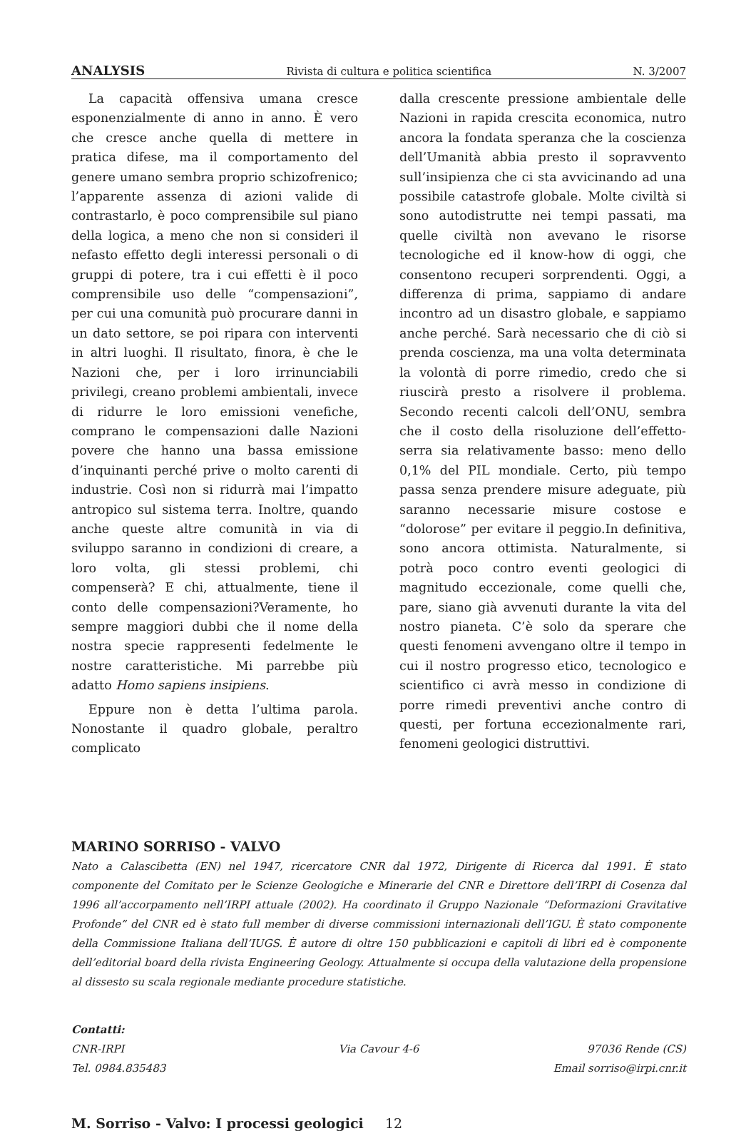ANALYSIS Rivista di cultura e politica scientifica N. 3/2007
La capacità offensiva umana cresce esponenzialmente di anno in anno. È vero che cresce anche quella di mettere in pratica difese, ma il comportamento del genere umano sembra proprio schizofrenico; l’apparente assenza di azioni valide di contrastarlo, è poco comprensibile sul piano della logica, a meno che non si consideri il nefasto effetto degli interessi personali o di gruppi di potere, tra i cui effetti è il poco comprensibile uso delle “compensazioni”, per cui una comunità può procurare danni in un dato settore, se poi ripara con interventi in altri luoghi. Il risultato, finora, è che le Nazioni che, per i loro irrinunciabili privilegi, creano problemi ambientali, invece di ridurre le loro emissioni venefiche, comprano le compensazioni dalle Nazioni povere che hanno una bassa emissione d’inquinanti perché prive o molto carenti di industrie. Così non si ridurrà mai l’impatto antropico sul sistema terra. Inoltre, quando anche queste altre comunità in via di sviluppo saranno in condizioni di creare, a loro volta, gli stessi problemi, chi compenserà? E chi, attualmente, tiene il conto delle compensazioni?Veramente, ho sempre maggiori dubbi che il nome della nostra specie rappresenti fedelmente le nostre caratteristiche. Mi parrebbe più adatto Homo sapiens insipiens.
Eppure non è detta l’ultima parola. Nonostante il quadro globale, peraltro complicato
dalla crescente pressione ambientale delle Nazioni in rapida crescita economica, nutro ancora la fondata speranza che la coscienza dell’Umanità abbia presto il sopravvento sull’insipienza che ci sta avvicinando ad una possibile catastrofe globale. Molte civiltà si sono autodistrutte nei tempi passati, ma quelle civiltà non avevano le risorse tecnologiche ed il know-how di oggi, che consentono recuperi sorprendenti. Oggi, a differenza di prima, sappiamo di andare incontro ad un disastro globale, e sappiamo anche perché. Sarà necessario che di ciò si prenda coscienza, ma una volta determinata la volontà di porre rimedio, credo che si riuscirà presto a risolvere il problema. Secondo recenti calcoli dell’ONU, sembra che il costo della risoluzione dell’effetto-serra sia relativamente basso: meno dello 0,1% del PIL mondiale. Certo, più tempo passa senza prendere misure adeguate, più saranno necessarie misure costose e “dolorose” per evitare il peggio.In definitiva, sono ancora ottimista. Naturalmente, si potrà poco contro eventi geologici di magnitudo eccezionale, come quelli che, pare, siano già avvenuti durante la vita del nostro pianeta. C’è solo da sperare che questi fenomeni avvengano oltre il tempo in cui il nostro progresso etico, tecnologico e scientifico ci avrà messo in condizione di porre rimedi preventivi anche contro di questi, per fortuna eccezionalmente rari, fenomeni geologici distruttivi.
MARINO SORRISO - VALVO
Nato a Calascibetta (EN) nel 1947, ricercatore CNR dal 1972, Dirigente di Ricerca dal 1991. È stato componente del Comitato per le Scienze Geologiche e Minerarie del CNR e Direttore dell’IRPI di Cosenza dal 1996 all’accorpamento nell’IRPI attuale (2002). Ha coordinato il Gruppo Nazionale “Deformazioni Gravitative Profonde” del CNR ed è stato full member di diverse commissioni internazionali dell’IGU. È stato componente della Commissione Italiana dell’IUGS. È autore di oltre 150 pubblicazioni e capitoli di libri ed è componente dell’editorial board della rivista Engineering Geology. Attualmente si occupa della valutazione della propensione al dissesto su scala regionale mediante procedure statistiche.
Contatti:
CNR-IRPI Via Cavour 4-6 97036 Rende (CS)
Tel. 0984.835483 Email sorriso@irpi.cnr.it
M. Sorriso - Valvo: I processi geologici 12